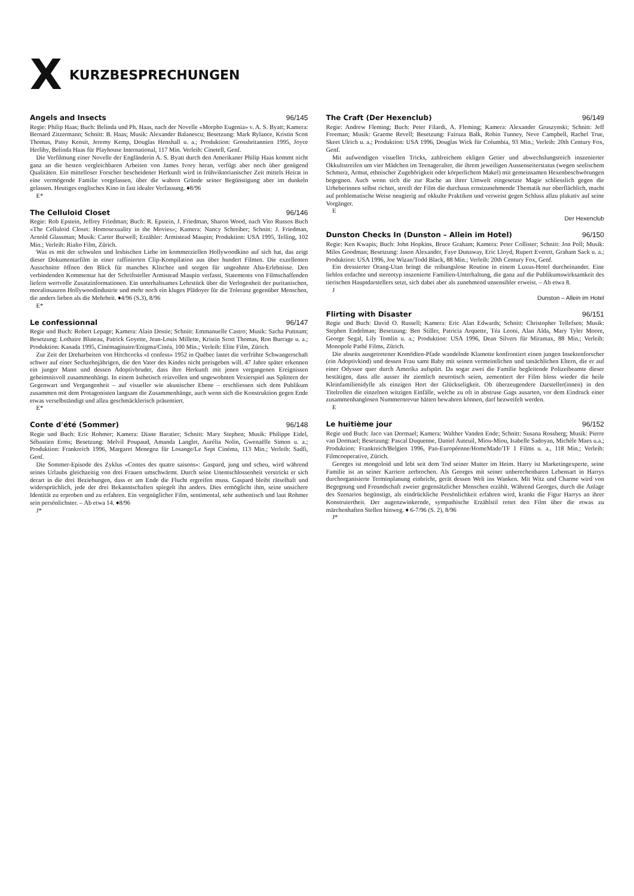X
KURZBESPRECHUNGEN
Angels and Insects 96/145
Regie: Philip Haas; Buch: Belinda und Ph. Haas, nach der Novelle «Morpho Eugenia» v. A. S. Byatt; Kamera: Bernard Zitzermann; Schnitt: B. Haas; Musik: Alexander Balanescu; Besetzung: Mark Rylance, Kristin Scott Thomas, Patsy Kensit, Jeremy Kemp, Douglas Henshall u. a.; Produktion: Grossbritannien 1995, Joyce Herlihy, Belinda Haas für Playhouse International, 117 Min. Verleih: Cinetell, Genf.
Die Verfilmung einer Novelle der Engländerin A. S. Byatt durch den Amerikaner Philip Haas kommt nicht ganz an die besten vergleichbaren Arbeiten von James Ivory heran, verfügt aber noch über genügend Qualitäten. Ein mittelloser Forscher bescheidener Herkunft wird in frühviktorianischer Zeit mittels Heirat in eine vermögende Familie vorgelassen, über die wahren Gründe seiner Begünstigung aber im dunkeln gelassen. Heutiges englisches Kino in fast idealer Verfassung. ♦8/96
E*
The Celluloid Closet 96/146
Regie: Rob Epstein, Jeffrey Friedman; Buch: R. Epstein, J. Friedman, Sharon Wood, nach Vito Russos Buch «The Celluloid Closet: Homosexuality in the Movies»; Kamera: Nancy Schreiber; Schnitt: J. Friedman, Arnold Glassman; Musik: Carter Burwell; Erzähler: Armistead Maupin; Produktion: USA 1995, Telling, 102 Min.; Verleih: Rialto Film, Zürich.
Was es mit der schwulen und lesbischen Liebe im kommerziellen Hollywoodkino auf sich hat, das zeigt dieser Dokumentarfilm in einer raffinierten Clip-Kompilation aus über hundert Filmen. Die exzellenten Ausschnitte öffnen den Blick für manches Klischee und sorgen für ungeahnte Aha-Erlebnisse. Den verbindenden Kommentar hat der Schriftsteller Armistead Maupin verfasst, Statements von Filmschaffenden liefern wertvolle Zusatzinformationen. Ein unterhaltsames Lehrstück über die Verlogenheit der puritanischen, moralinsauren Hollywoodindustrie und mehr noch ein kluges Plädoyer für die Toleranz gegenüber Menschen, die anders lieben als die Mehrheit. ♦4/96 (S.3), 8/96
E*
Le confessionnal 96/147
Regie und Buch: Robert Lepage; Kamera: Alain Dostie; Schnitt: Emmanuelle Castro; Musik: Sacha Puttnam; Besetzung: Lothaire Bluteau, Patrick Goyette, Jean-Louis Millette, Kristin Scott Thomas, Ron Burrage u. a.; Produktion: Kanada 1995, Cinémaginaire/Enigma/Cinéa, 100 Min.; Verleih: Elite Film, Zürich.
Zur Zeit der Dreharbeiten von Hitchcocks «I confess» 1952 in Québec lastet die verfrühte Schwangerschaft schwer auf einer Sechzehnjährigen, die den Vater des Kindes nicht preisgeben will. 47 Jahre später erkennen ein junger Mann und dessen Adoptivbruder, dass ihre Herkunft mit jenen vergangenen Ereignissen geheimnisvoll zusammenhängt. In einem ästhetisch reizvollen und ungewohnten Vexierspiel aus Splittern der Gegenwart und Vergangenheit – auf visueller wie akustischer Ebene – erschliessen sich dem Publikum zusammen mit dem Protagonisten langsam die Zusammenhänge, auch wenn sich die Konstruktion gegen Ende etwas verselbständigt und allzu geschmäcklerisch präsentiert.
E*
Conte d'été (Sommer) 96/148
Regie und Buch: Eric Rohmer; Kamera: Diane Baratier; Schnitt: Mary Stephen; Musik: Philippe Eidel, Sébastien Erms; Besetzung: Melvil Poupaud, Amanda Langlet, Aurélia Nolin, Gwenaëlle Simon u. a.; Produktion: Frankreich 1996, Margaret Menegoz für Losange/Le Sept Cinéma, 113 Min.; Verleih: Sadfi, Genf.
Die Sommer-Episode des Zyklus «Contes des quatre saisons»: Gaspard, jung und scheu, wird während seines Urlaubs gleichzeitig von drei Frauen umschwärmt. Durch seine Unentschlossenheit verstrickt er sich derart in die drei Beziehungen, dass er am Ende die Flucht ergreifen muss. Gaspard bleibt rätselhaft und widersprüchlich, jede der drei Bekanntschaften spiegelt ihn anders. Dies ermöglicht ihm, seine unsichere Identität zu erproben und zu erfahren. Ein vergnüglicher Film, sentimental, sehr authentisch und laut Rohmer sein persönlichster. – Ab etwa 14. ♦8/96
J*
The Craft (Der Hexenclub) 96/149
Regie: Andrew Fleming; Buch: Peter Filardi, A. Fleming; Kamera: Alexander Gruszynski; Schnitt: Jeff Freeman; Musik: Graeme Revell; Besetzung: Fairuza Balk, Robin Tunney, Neve Campbell, Rachel True, Skeet Ulrich u. a.; Produktion: USA 1996, Douglas Wick für Columbia, 93 Min.; Verleih: 20th Century Fox, Genf.
Mit aufwendigen visuellen Tricks, zahlreichem ekligen Getier und abwechslungsreich inszenierter Okkultstreifen um vier Mädchen im Teenageralter, die ihrem jeweiligen Aussenseiterstatus (wegen seelischem Schmerz, Armut, ethnischer Zugehörigkeit oder körperlichem Makel) mit gemeinsamen Hexenbeschwörungen begegnen. Auch wenn sich die zur Rache an ihrer Umwelt eingesetzte Magie schliesslich gegen die Urheberinnen selbst richtet, streift der Film die durchaus ernstzunehmende Thematik nur oberflächlich, macht auf problematische Weise neugierig auf okkulte Praktiken und verweist gegen Schluss allzu plakativ auf seine Vorgänger.
E
Der Hexenclub
Dunston Checks In (Dunston – Allein im Hotel) 96/150
Regie: Ken Kwapis; Buch: John Hopkins, Bruce Graham; Kamera: Peter Collister; Schnitt: Jon Poll; Musik: Miles Goodman; Besetzung: Jason Alexander, Faye Dunaway, Eric Lloyd, Rupert Everett, Graham Sack u. a.; Produktion: USA 1996, Joe Wizan/Todd Black, 88 Min.; Verleih: 20th Century Fox, Genf.
Ein dressierter Orang-Utan bringt die reibungslose Routine in einem Luxus-Hotel durcheinander. Eine lieblos erdachte und stereotyp inszenierte Familien-Unterhaltung, die ganz auf die Publikumswirksamkeit des tierischen Hauptdarstellers setzt, sich dabei aber als zunehmend unsensibler erweist. – Ab etwa 8.
J
Dunston – Allein im Hotel
Flirting with Disaster 96/151
Regie und Buch: David O. Russell; Kamera: Eric Alan Edwards; Schnitt: Christopher Tellefsen; Musik: Stephen Endelman; Besetzung: Ben Stiller, Patricia Arquette, Téa Leoni, Alan Alda, Mary Tyler Moore, George Segal, Lily Tomlin u. a.; Produktion: USA 1996, Dean Silvers für Miramax, 88 Min.; Verleih: Monopole Pathé Films, Zürich.
Die abseits ausgetretener Komödien-Pfade wandelnde Klamotte konfrontiert einen jungen Insektenforscher (ein Adoptivkind) und dessen Frau samt Baby mit seinen vermeintlichen und tatsächlichen Eltern, die er auf einer Odyssee quer durch Amerika aufspürt. Da sogar zwei die Familie begleitende Polizeibeamte dieser bestätigen, dass alle ausser ihr ziemlich neurotisch seien, zementiert der Film bloss wieder die heile Kleinfamilienidylle als einzigen Hort der Glückseligkeit. Ob überzeugendere Darsteller(innen) in den Titelrollen die einzelnen witzigen Einfälle, welche zu oft in abstruse Gags ausarten, vor dem Eindruck einer zusammenhanglosen Nummernrevue hätten bewahren können, darf bezweifelt werden.
E
Le huitième jour 96/152
Regie und Buch: Jaco van Dormael; Kamera: Walther Vanden Ende; Schnitt: Susana Rossberg; Musik: Pierre van Dormael; Besetzung: Pascal Duquenne, Daniel Auteuil, Miou-Miou, Isabelle Sadoyan, Michèle Maes u.a.; Produktion: Frankreich/Belgien 1996, Pan-Européenne/HomeMade/TF 1 Films u. a., 118 Min.; Verleih: Filmcooperative, Zürich.
Georges ist mongoloid und lebt seit dem Tod seiner Mutter im Heim. Harry ist Marketingexperte, seine Familie ist an seiner Karriere zerbrochen. Als Georges mit seiner unberechenbaren Lebensart in Harrys durchorganisierte Terminplanung einbricht, gerät dessen Welt ins Wanken. Mit Witz und Charme wird von Begegnung und Freundschaft zweier gegensätzlicher Menschen erzählt. Während Georges, durch die Anlage des Szenarios begünstigt, als eindrückliche Persönlichkeit erfahren wird, krankt die Figur Harrys an ihrer Konstruiertheit. Der augenzwinkernde, sympathische Erzählstil rettet den Film über die etwas zu märchenhaften Stellen hinweg. ♦ 6-7/96 (S. 2), 8/96
J*